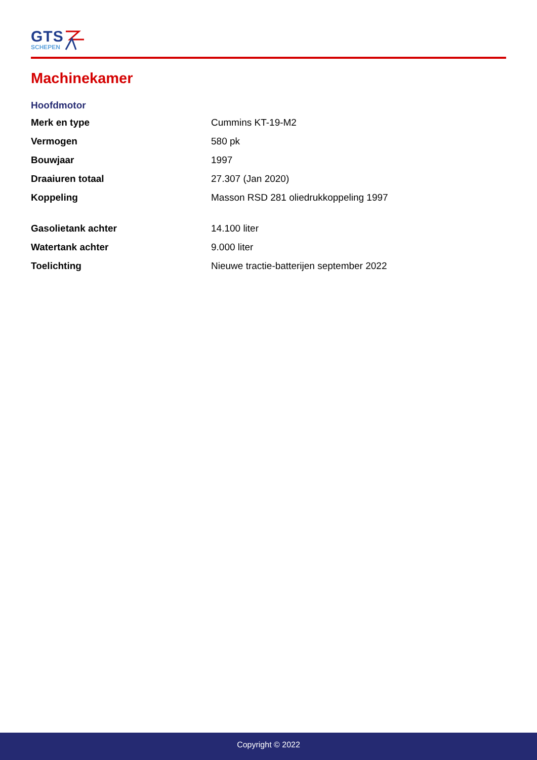GTS
SCHEPEN
Machinekamer
Hoofdmotor
| Merk en type | Cummins KT-19-M2 |
| Vermogen | 580 pk |
| Bouwjaar | 1997 |
| Draaiuren totaal | 27.307 (Jan 2020) |
| Koppeling | Masson RSD 281 oliedrukkoppeling 1997 |
| Gasolietank achter | 14.100 liter |
| Watertank achter | 9.000 liter |
| Toelichting | Nieuwe tractie-batterijen september 2022 |
Copyright © 2022